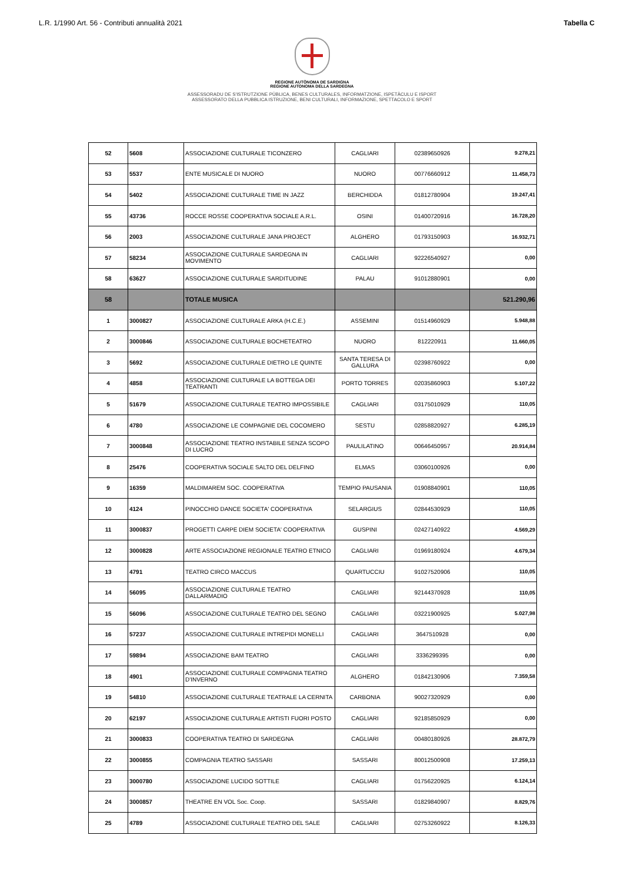L.R. 1/1990 Art. 56 - Contributi annualità 2021 Tabella C
REGIONE AUTÒNOMA DE SARDIGNA
REGIONE AUTONOMA DELLA SARDEGNA
ASSESSORADU DE S'ISTRUTZIONE PÙBLICA, BENES CULTURALES, INFORMATZIONE, ISPETÀCULU E ISPORT
ASSESSORATO DELLA PUBBLICA ISTRUZIONE, BENI CULTURALI, INFORMAZIONE, SPETTACOLO E SPORT
| 52 | 5608 | ASSOCIAZIONE CULTURALE TICONZERO | CAGLIARI | 02389650926 | 9.278,21 |
| 53 | 5537 | ENTE MUSICALE DI NUORO | NUORO | 00776660912 | 11.458,73 |
| 54 | 5402 | ASSOCIAZIONE CULTURALE TIME IN JAZZ | BERCHIDDA | 01812780904 | 19.247,41 |
| 55 | 43736 | ROCCE ROSSE COOPERATIVA SOCIALE A.R.L. | OSINI | 01400720916 | 16.728,20 |
| 56 | 2003 | ASSOCIAZIONE CULTURALE JANA PROJECT | ALGHERO | 01793150903 | 16.932,71 |
| 57 | 58234 | ASSOCIAZIONE CULTURALE SARDEGNA IN MOVIMENTO | CAGLIARI | 92226540927 | 0,00 |
| 58 | 63627 | ASSOCIAZIONE CULTURALE SARDITUDINE | PALAU | 91012880901 | 0,00 |
| 58 | | TOTALE MUSICA | | | 521.290,96 |
| 1 | 3000827 | ASSOCIAZIONE CULTURALE ARKA (H.C.E.) | ASSEMINI | 01514960929 | 5.948,88 |
| 2 | 3000846 | ASSOCIAZIONE CULTURALE BOCHETEATRO | NUORO | 812220911 | 11.660,05 |
| 3 | 5692 | ASSOCIAZIONE CULTURALE DIETRO LE QUINTE | SANTA TERESA DI GALLURA | 02398760922 | 0,00 |
| 4 | 4858 | ASSOCIAZIONE CULTURALE LA BOTTEGA DEI TEATRANTI | PORTO TORRES | 02035860903 | 5.107,22 |
| 5 | 51679 | ASSOCIAZIONE CULTURALE TEATRO IMPOSSIBILE | CAGLIARI | 03175010929 | 110,05 |
| 6 | 4780 | ASSOCIAZIONE LE COMPAGNIE DEL COCOMERO | SESTU | 02858820927 | 6.285,19 |
| 7 | 3000848 | ASSOCIAZIONE TEATRO INSTABILE SENZA SCOPO DI LUCRO | PAULILATINO | 00646450957 | 20.914,84 |
| 8 | 25476 | COOPERATIVA SOCIALE SALTO DEL DELFINO | ELMAS | 03060100926 | 0,00 |
| 9 | 16359 | MALDIMAREM SOC. COOPERATIVA | TEMPIO PAUSANIA | 01908840901 | 110,05 |
| 10 | 4124 | PINOCCHIO DANCE SOCIETA' COOPERATIVA | SELARGIUS | 02844530929 | 110,05 |
| 11 | 3000837 | PROGETTI CARPE DIEM SOCIETA' COOPERATIVA | GUSPINI | 02427140922 | 4.569,29 |
| 12 | 3000828 | ARTE ASSOCIAZIONE REGIONALE TEATRO ETNICO | CAGLIARI | 01969180924 | 4.679,34 |
| 13 | 4791 | TEATRO CIRCO MACCUS | QUARTUCCIU | 91027520906 | 110,05 |
| 14 | 56095 | ASSOCIAZIONE CULTURALE TEATRO DALLARMADIO | CAGLIARI | 92144370928 | 110,05 |
| 15 | 56096 | ASSOCIAZIONE CULTURALE TEATRO DEL SEGNO | CAGLIARI | 03221900925 | 5.027,98 |
| 16 | 57237 | ASSOCIAZIONE CULTURALE INTREPIDI MONELLI | CAGLIARI | 3647510928 | 0,00 |
| 17 | 59894 | ASSOCIAZIONE BAM TEATRO | CAGLIARI | 3336299395 | 0,00 |
| 18 | 4901 | ASSOCIAZIONE CULTURALE COMPAGNIA TEATRO D'INVERNO | ALGHERO | 01842130906 | 7.359,58 |
| 19 | 54810 | ASSOCIAZIONE CULTURALE TEATRALE LA CERNITA | CARBONIA | 90027320929 | 0,00 |
| 20 | 62197 | ASSOCIAZIONE CULTURALE ARTISTI FUORI POSTO | CAGLIARI | 92185850929 | 0,00 |
| 21 | 3000833 | COOPERATIVA TEATRO DI SARDEGNA | CAGLIARI | 00480180926 | 28.872,79 |
| 22 | 3000855 | COMPAGNIA TEATRO SASSARI | SASSARI | 80012500908 | 17.259,13 |
| 23 | 3000780 | ASSOCIAZIONE LUCIDO SOTTILE | CAGLIARI | 01756220925 | 6.124,14 |
| 24 | 3000857 | THEATRE EN VOL Soc. Coop. | SASSARI | 01829840907 | 8.829,76 |
| 25 | 4789 | ASSOCIAZIONE CULTURALE TEATRO DEL SALE | CAGLIARI | 02753260922 | 8.126,33 |